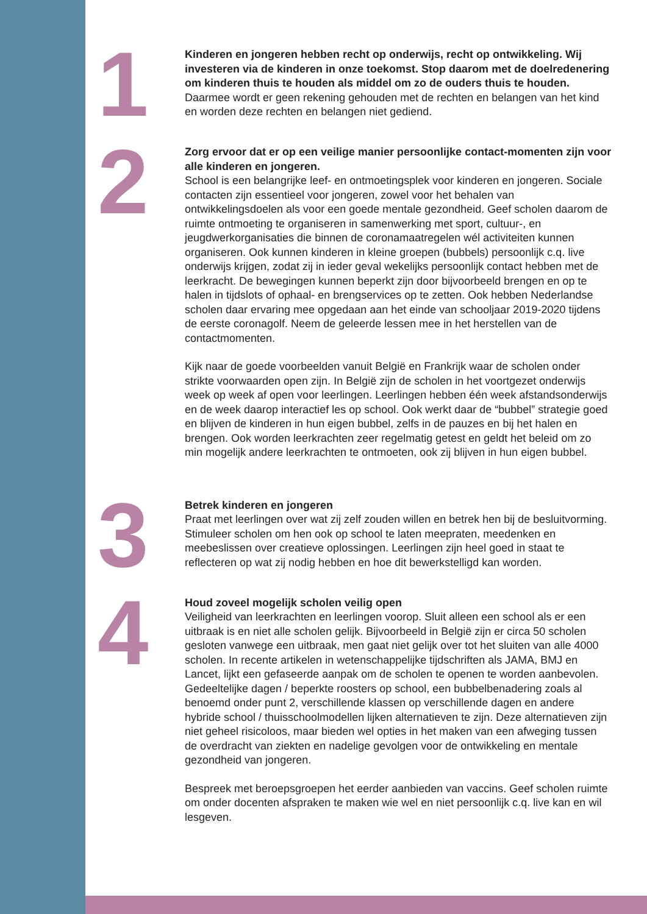1
Kinderen en jongeren hebben recht op onderwijs, recht op ontwikkeling. Wij investeren via de kinderen in onze toekomst. Stop daarom met de doelredenering om kinderen thuis te houden als middel om zo de ouders thuis te houden.
Daarmee wordt er geen rekening gehouden met de rechten en belangen van het kind en worden deze rechten en belangen niet gediend.
2
Zorg ervoor dat er op een veilige manier persoonlijke contact-momenten zijn voor alle kinderen en jongeren.
School is een belangrijke leef- en ontmoetingsplek voor kinderen en jongeren. Sociale contacten zijn essentieel voor jongeren, zowel voor het behalen van ontwikkelingsdoelen als voor een goede mentale gezondheid. Geef scholen daarom de ruimte ontmoeting te organiseren in samenwerking met sport, cultuur-, en jeugdwerkorganisaties die binnen de coronamaatregelen wél activiteiten kunnen organiseren. Ook kunnen kinderen in kleine groepen (bubbels) persoonlijk c.q. live onderwijs krijgen, zodat zij in ieder geval wekelijks persoonlijk contact hebben met de leerkracht. De bewegingen kunnen beperkt zijn door bijvoorbeeld brengen en op te halen in tijdslots of ophaal- en brengservices op te zetten. Ook hebben Nederlandse scholen daar ervaring mee opgedaan aan het einde van schooljaar 2019-2020 tijdens de eerste coronagolf. Neem de geleerde lessen mee in het herstellen van de contactmomenten.
Kijk naar de goede voorbeelden vanuit België en Frankrijk waar de scholen onder strikte voorwaarden open zijn. In België zijn de scholen in het voortgezet onderwijs week op week af open voor leerlingen. Leerlingen hebben één week afstandsonderwijs en de week daarop interactief les op school. Ook werkt daar de “bubbel” strategie goed en blijven de kinderen in hun eigen bubbel, zelfs in de pauzes en bij het halen en brengen. Ook worden leerkrachten zeer regelmatig getest en geldt het beleid om zo min mogelijk andere leerkrachten te ontmoeten, ook zij blijven in hun eigen bubbel.
3
Betrek kinderen en jongeren
Praat met leerlingen over wat zij zelf zouden willen en betrek hen bij de besluitvorming. Stimuleer scholen om hen ook op school te laten meepraten, meedenken en meebeslissen over creatieve oplossingen. Leerlingen zijn heel goed in staat te reflecteren op wat zij nodig hebben en hoe dit bewerkstelligd kan worden.
4
Houd zoveel mogelijk scholen veilig open
Veiligheid van leerkrachten en leerlingen voorop. Sluit alleen een school als er een uitbraak is en niet alle scholen gelijk. Bijvoorbeeld in België zijn er circa 50 scholen gesloten vanwege een uitbraak, men gaat niet gelijk over tot het sluiten van alle 4000 scholen. In recente artikelen in wetenschappelijke tijdschriften als JAMA, BMJ en Lancet, lijkt een gefaseerde aanpak om de scholen te openen te worden aanbevolen. Gedeeltelijke dagen / beperkte roosters op school, een bubbelbenadering zoals al benoemd onder punt 2, verschillende klassen op verschillende dagen en andere hybride school / thuisschoolmodellen lijken alternatieven te zijn. Deze alternatieven zijn niet geheel risicoloos, maar bieden wel opties in het maken van een afweging tussen de overdracht van ziekten en nadelige gevolgen voor de ontwikkeling en mentale gezondheid van jongeren.
Bespreek met beroepsgroepen het eerder aanbieden van vaccins. Geef scholen ruimte om onder docenten afspraken te maken wie wel en niet persoonlijk c.q. live kan en wil lesgeven.